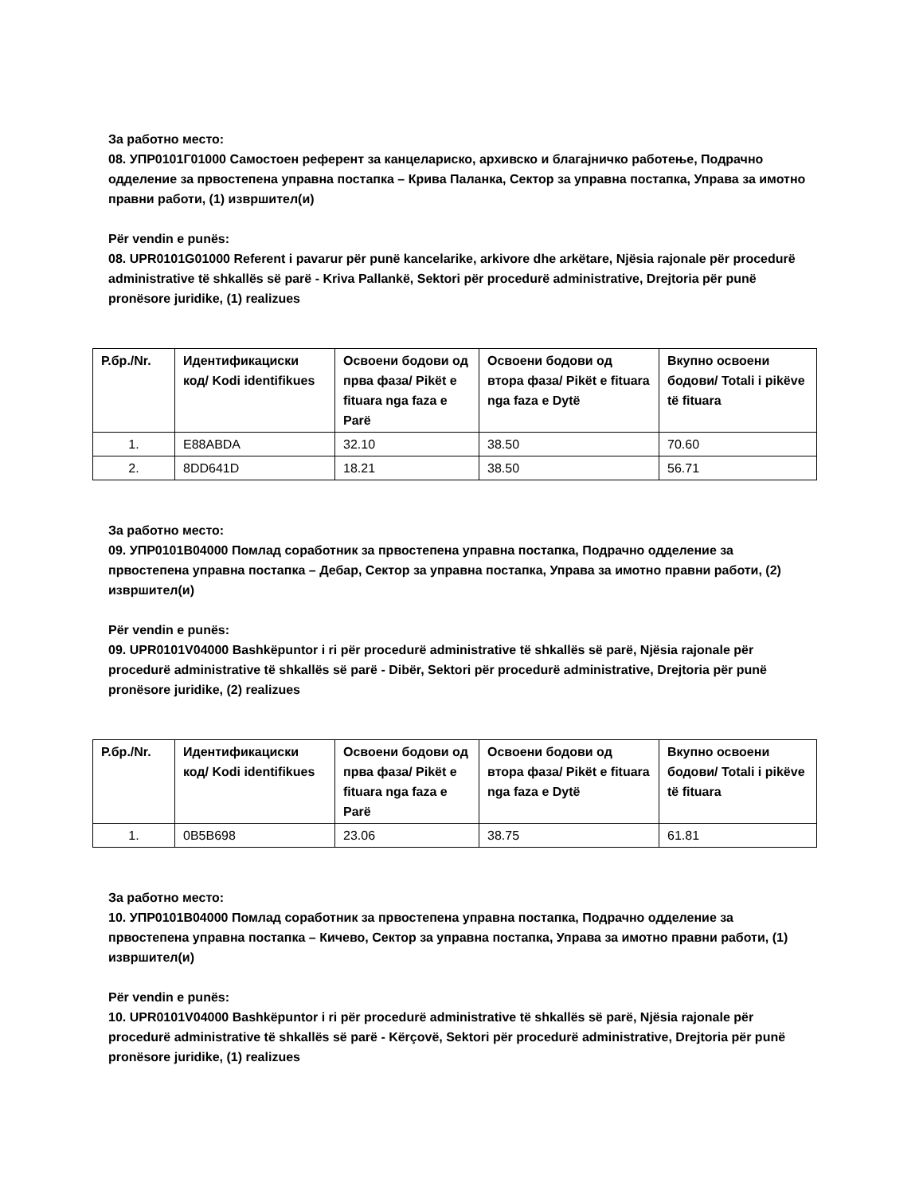За работно место:
08. УПР0101Г01000 Самостоен референт за канцелариско, архивско и благајничко работење, Подрачно одделение за првостепена управна постапка – Крива Паланка, Сектор за управна постапка, Управа за имотно правни работи, (1) извршител(и)
Për vendin e punës:
08. UPR0101G01000 Referent i pavarur për punë kancelarike, arkivore dhe arkëtare, Njësia rajonale për procedurë administrative të shkallës së parë - Kriva Pallankë, Sektori për procedurë administrative, Drejtoria për punë pronësore juridike, (1) realizues
| Р.бр./Nr. | Идентификациски код/ Kodi identifikues | Освоени бодови од прва фаза/ Pikët e fituara nga faza e Parë | Освоени бодови од втора фаза/ Pikët e fituara nga faza e Dytë | Вкупно освоени бодови/ Totali i pikëve të fituara |
| --- | --- | --- | --- | --- |
| 1. | E88ABDA | 32.10 | 38.50 | 70.60 |
| 2. | 8DD641D | 18.21 | 38.50 | 56.71 |
За работно место:
09. УПР0101В04000 Помлад соработник за првостепена управна постапка, Подрачно одделение за првостепена управна постапка – Дебар, Сектор за управна постапка, Управа за имотно правни работи, (2) извршител(и)
Për vendin e punës:
09. UPR0101V04000 Bashkëpuntor i ri për procedurë administrative të shkallës së parë, Njësia rajonale për procedurë administrative të shkallës së parë - Dibër, Sektori për procedurë administrative, Drejtoria për punë pronësore juridike, (2) realizues
| Р.бр./Nr. | Идентификациски код/ Kodi identifikues | Освоени бодови од прва фаза/ Pikët e fituara nga faza e Parë | Освоени бодови од втора фаза/ Pikët e fituara nga faza e Dytë | Вкупно освоени бодови/ Totali i pikëve të fituara |
| --- | --- | --- | --- | --- |
| 1. | 0B5B698 | 23.06 | 38.75 | 61.81 |
За работно место:
10. УПР0101В04000 Помлад соработник за првостепена управна постапка, Подрачно одделение за првостепена управна постапка – Кичево, Сектор за управна постапка, Управа за имотно правни работи, (1) извршител(и)
Për vendin e punës:
10. UPR0101V04000 Bashkëpuntor i ri për procedurë administrative të shkallës së parë, Njësia rajonale për procedurë administrative të shkallës së parë - Kërçovë, Sektori për procedurë administrative, Drejtoria për punë pronësore juridike, (1) realizues